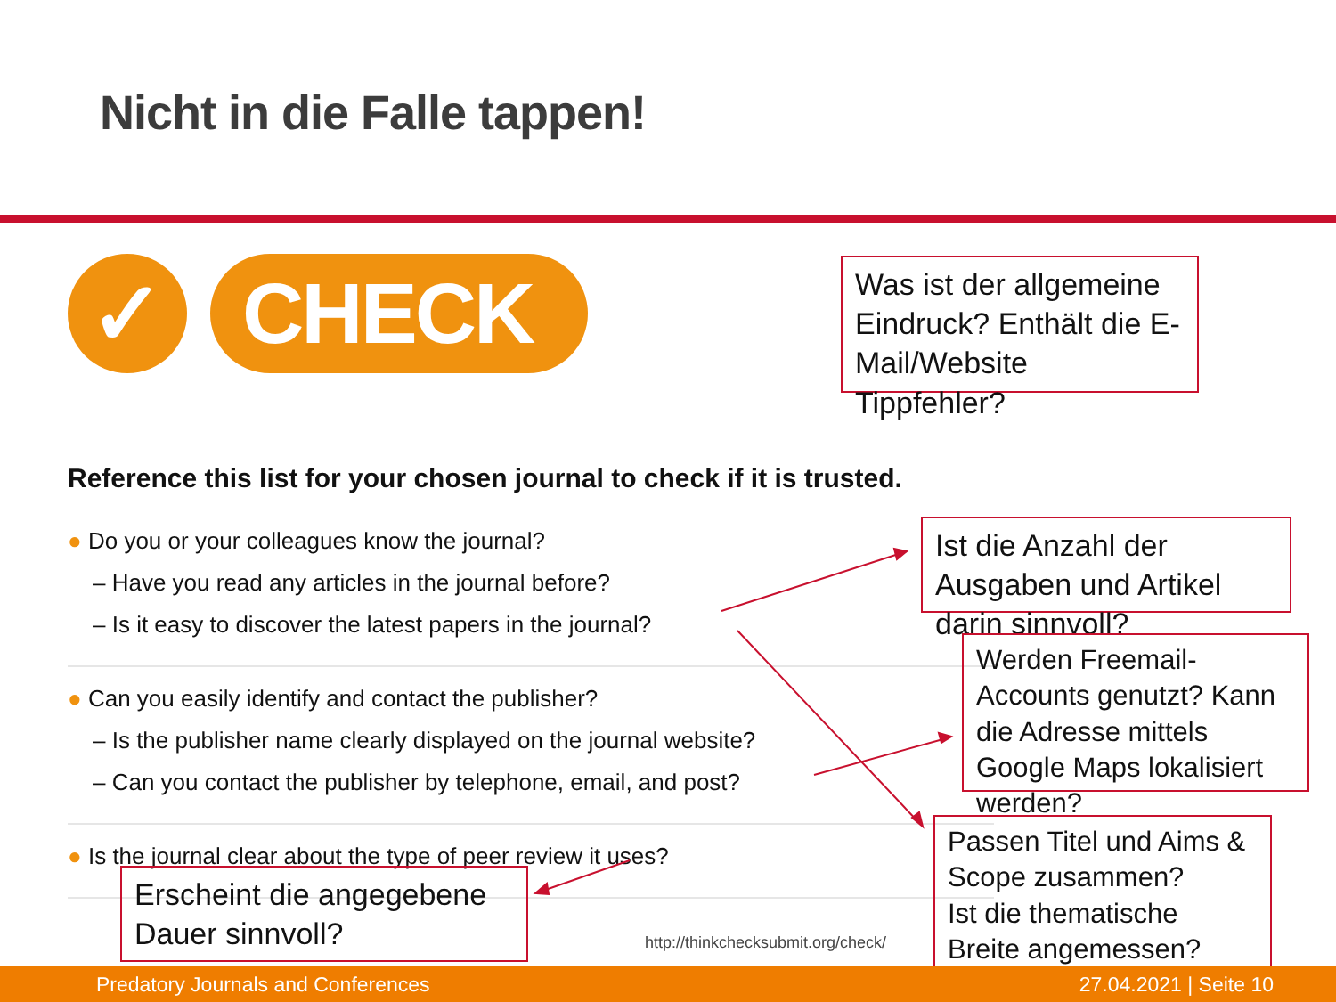Nicht in die Falle tappen!
✓ CHECK
Was ist der allgemeine Eindruck? Enthält die E-Mail/Website Tippfehler?
Reference this list for your chosen journal to check if it is trusted.
● Do you or your colleagues know the journal?
– Have you read any articles in the journal before?
– Is it easy to discover the latest papers in the journal?
● Can you easily identify and contact the publisher?
– Is the publisher name clearly displayed on the journal website?
– Can you contact the publisher by telephone, email, and post?
● Is the journal clear about the type of peer review it uses?
Ist die Anzahl der Ausgaben und Artikel darin sinnvoll?
Werden Freemail-Accounts genutzt? Kann die Adresse mittels Google Maps lokalisiert werden?
Passen Titel und Aims & Scope zusammen?
Ist die thematische Breite angemessen?
Erscheint die angegebene Dauer sinnvoll?
http://thinkchecksubmit.org/check/
Predatory Journals and Conferences 27.04.2021 | Seite 10